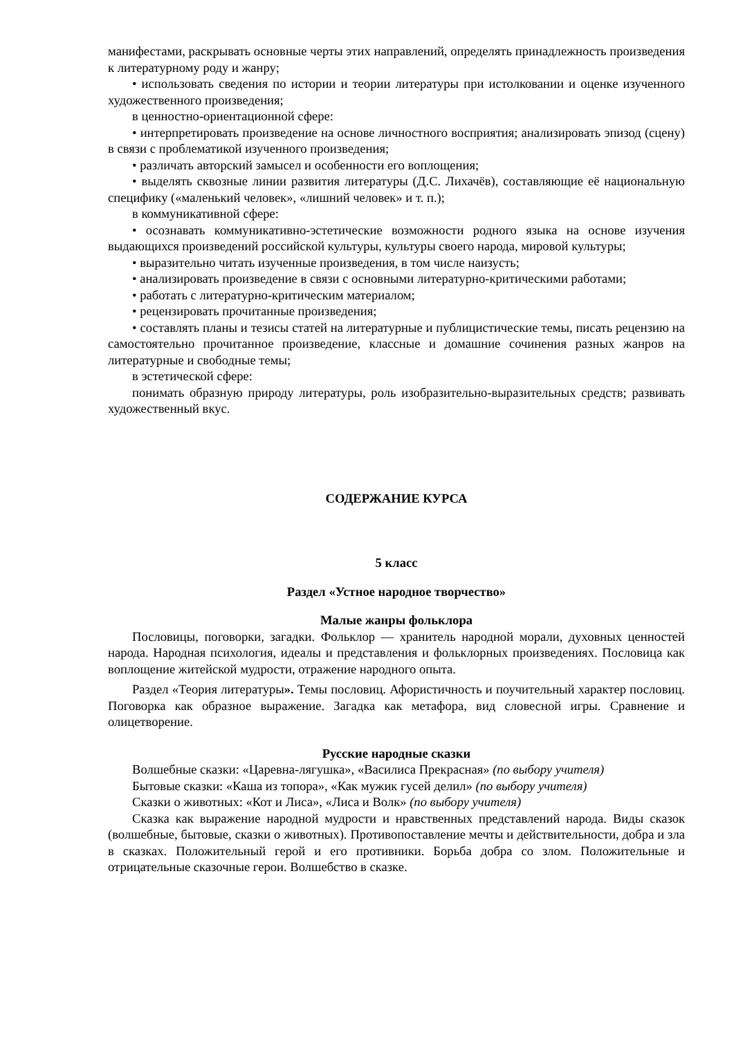манифестами, раскрывать основные черты этих направлений, определять принадлежность произведения к литературному роду и жанру;
• использовать сведения по истории и теории литературы при истолковании и оценке изученного художественного произведения;
в ценностно-ориентационной сфере:
• интерпретировать произведение на основе личностного восприятия; анализировать эпизод (сцену) в связи с проблематикой изученного произведения;
• различать авторский замысел и особенности его воплощения;
• выделять сквозные линии развития литературы (Д.С. Лихачёв), составляющие её национальную специфику («маленький человек», «лишний человек» и т. п.);
в коммуникативной сфере:
• осознавать коммуникативно-эстетические возможности родного языка на основе изучения выдающихся произведений российской культуры, культуры своего народа, мировой культуры;
• выразительно читать изученные произведения, в том числе наизусть;
• анализировать произведение в связи с основными литературно-критическими работами;
• работать с литературно-критическим материалом;
• рецензировать прочитанные произведения;
• составлять планы и тезисы статей на литературные и публицистические темы, писать рецензию на самостоятельно прочитанное произведение, классные и домашние сочинения разных жанров на литературные и свободные темы;
в эстетической сфере:
понимать образную природу литературы, роль изобразительно-выразительных средств; развивать художественный вкус.
СОДЕРЖАНИЕ КУРСА
5 класс
Раздел «Устное народное творчество»
Малые жанры фольклора
Пословицы, поговорки, загадки. Фольклор — хранитель народной морали, духовных ценностей народа. Народная психология, идеалы и представления и фольклорных произведениях. Пословица как воплощение житейской мудрости, отражение народного опыта.
Раздел «Теория литературы». Темы пословиц. Афористичность и поучительный характер пословиц. Поговорка как образное выражение. Загадка как метафора, вид словесной игры. Сравнение и олицетворение.
Русские народные сказки
Волшебные сказки: «Царевна-лягушка», «Василиса Прекрасная» (по выбору учителя)
Бытовые сказки: «Каша из топора», «Как мужик гусей делил» (по выбору учителя)
Сказки о животных: «Кот и Лиса», «Лиса и Волк» (по выбору учителя)
Сказка как выражение народной мудрости и нравственных представлений народа. Виды сказок (волшебные, бытовые, сказки о животных). Противопоставление мечты и действительности, добра и зла в сказках. Положительный герой и его противники. Борьба добра со злом. Положительные и отрицательные сказочные герои. Волшебство в сказке.